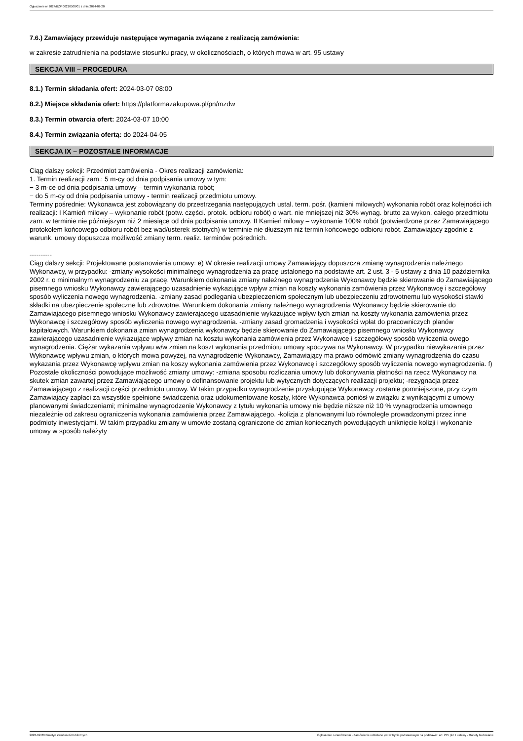Ogłoszenie nr 2024/BZP 00210508/01 z dnia 2024-02-20
7.6.) Zamawiający przewiduje następujące wymagania związane z realizacją zamówienia:
w zakresie zatrudnienia na podstawie stosunku pracy, w okolicznościach, o których mowa w art. 95 ustawy
SEKCJA VIII – PROCEDURA
8.1.) Termin składania ofert: 2024-03-07 08:00
8.2.) Miejsce składania ofert: https://platformazakupowa.pl/pn/mzdw
8.3.) Termin otwarcia ofert: 2024-03-07 10:00
8.4.) Termin związania ofertą: do 2024-04-05
SEKCJA IX – POZOSTAŁE INFORMACJE
Ciąg dalszy sekcji: Przedmiot zamówienia - Okres realizacji zamówienia:
1. Termin realizacji zam.: 5 m-cy od dnia podpisania umowy w tym:
− 3 m-ce od dnia podpisania umowy – termin wykonania robót;
− do 5 m-cy od dnia podpisania umowy - termin realizacji przedmiotu umowy.
Terminy pośrednie: Wykonawca jest zobowiązany do przestrzegania następujących ustal. term. pośr. (kamieni milowych) wykonania robót oraz kolejności ich realizacji: I Kamień milowy – wykonanie robót (potw. części. protok. odbioru robót) o wart. nie mniejszej niż 30% wynag. brutto za wykon. całego przedmiotu zam. w terminie nie późniejszym niż 2 miesiące od dnia podpisania umowy. II Kamień milowy – wykonanie 100% robót (potwierdzone przez Zamawiającego protokołem końcowego odbioru robót bez wad/usterek istotnych) w terminie nie dłuższym niż termin końcowego odbioru robót. Zamawiający zgodnie z warunk. umowy dopuszcza możliwość zmiany term. realiz. terminów pośrednich.
----------
Ciąg dalszy sekcji: Projektowane postanowienia umowy: e) W okresie realizacji umowy Zamawiający dopuszcza zmianę wynagrodzenia należnego Wykonawcy, w przypadku: -zmiany wysokości minimalnego wynagrodzenia za pracę ustalonego na podstawie art. 2 ust. 3 - 5 ustawy z dnia 10 października 2002 r. o minimalnym wynagrodzeniu za pracę. Warunkiem dokonania zmiany należnego wynagrodzenia Wykonawcy będzie skierowanie do Zamawiającego pisemnego wniosku Wykonawcy zawierającego uzasadnienie wykazujące wpływ zmian na koszty wykonania zamówienia przez Wykonawcę i szczegółowy sposób wyliczenia nowego wynagrodzenia. -zmiany zasad podlegania ubezpieczeniom społecznym lub ubezpieczeniu zdrowotnemu lub wysokości stawki składki na ubezpieczenie społeczne lub zdrowotne. Warunkiem dokonania zmiany należnego wynagrodzenia Wykonawcy będzie skierowanie do Zamawiającego pisemnego wniosku Wykonawcy zawierającego uzasadnienie wykazujące wpływ tych zmian na koszty wykonania zamówienia przez Wykonawcę i szczegółowy sposób wyliczenia nowego wynagrodzenia. -zmiany zasad gromadzenia i wysokości wpłat do pracowniczych planów kapitałowych. Warunkiem dokonania zmian wynagrodzenia wykonawcy będzie skierowanie do Zamawiającego pisemnego wniosku Wykonawcy zawierającego uzasadnienie wykazujące wpływy zmian na kosztu wykonania zamówienia przez Wykonawcę i szczegółowy sposób wyliczenia owego wynagrodzenia. Ciężar wykazania wpływu w/w zmian na koszt wykonania przedmiotu umowy spoczywa na Wykonawcy. W przypadku niewykazania przez Wykonawcę wpływu zmian, o których mowa powyżej, na wynagrodzenie Wykonawcy, Zamawiający ma prawo odmówić zmiany wynagrodzenia do czasu wykazania przez Wykonawcę wpływu zmian na koszy wykonania zamówienia przez Wykonawcę i szczegółowy sposób wyliczenia nowego wynagrodzenia. f) Pozostałe okoliczności powodujące możliwość zmiany umowy: -zmiana sposobu rozliczania umowy lub dokonywania płatności na rzecz Wykonawcy na skutek zmian zawartej przez Zamawiającego umowy o dofinansowanie projektu lub wytycznych dotyczących realizacji projektu; -rezygnacja przez Zamawiającego z realizacji części przedmiotu umowy. W takim przypadku wynagrodzenie przysługujące Wykonawcy zostanie pomniejszone, przy czym Zamawiający zapłaci za wszystkie spełnione świadczenia oraz udokumentowane koszty, które Wykonawca poniósł w związku z wynikającymi z umowy planowanymi świadczeniami; minimalne wynagrodzenie Wykonawcy z tytułu wykonania umowy nie będzie niższe niż 10 % wynagrodzenia umownego niezależnie od zakresu ograniczenia wykonania zamówienia przez Zamawiającego. -kolizja z planowanymi lub równolegle prowadzonymi przez inne podmioty inwestycjami. W takim przypadku zmiany w umowie zostaną ograniczone do zmian koniecznych powodujących uniknięcie kolizji i wykonanie umowy w sposób należyty
2024-02-20 Biuletyn Zamówień Publicznych Ogłoszenie o zamówieniu - Zamówienie udzielane jest w trybie podstawowym na podstawie: art. 275 pkt 1 ustawy - Roboty budowlane